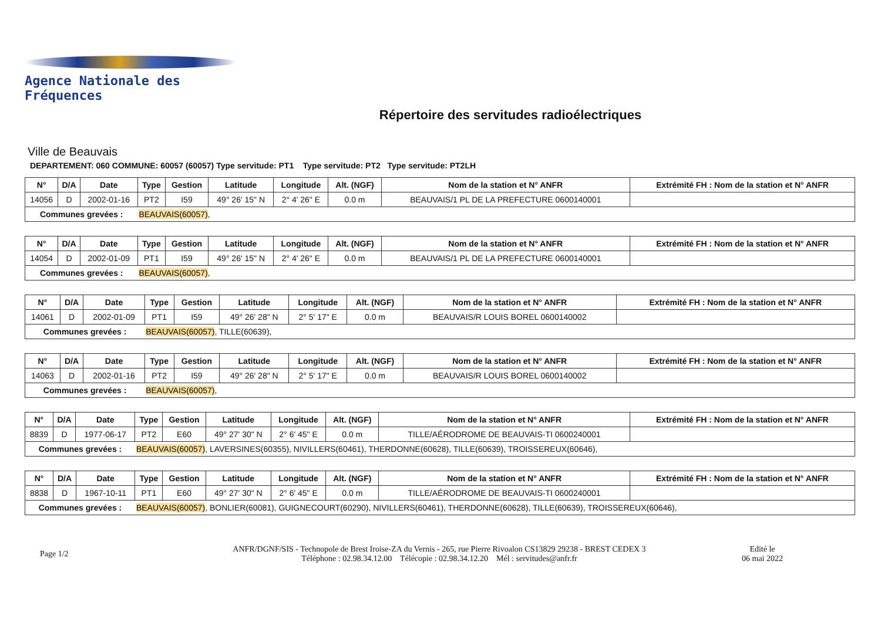Agence Nationale des Fréquences
Répertoire des servitudes radioélectriques
Ville de Beauvais
DEPARTEMENT: 060 COMMUNE: 60057 (60057) Type servitude: PT1 Type servitude: PT2 Type servitude: PT2LH
| N° | D/A | Date | Type | Gestion | Latitude | Longitude | Alt. (NGF) | Nom de la station et N° ANFR | Extrémité FH : Nom de la station et N° ANFR |
| --- | --- | --- | --- | --- | --- | --- | --- | --- | --- |
| 14056 | D | 2002-01-16 | PT2 | I59 | 49° 26' 15" N | 2° 4' 26" E | 0.0 m | BEAUVAIS/1 PL DE LA PREFECTURE 0600140001 | |
| Communes grevées : | | | BEAUVAIS(60057) , | | | | | | |
| N° | D/A | Date | Type | Gestion | Latitude | Longitude | Alt. (NGF) | Nom de la station et N° ANFR | Extrémité FH : Nom de la station et N° ANFR |
| --- | --- | --- | --- | --- | --- | --- | --- | --- | --- |
| 14054 | D | 2002-01-09 | PT1 | I59 | 49° 26' 15" N | 2° 4' 26" E | 0.0 m | BEAUVAIS/1 PL DE LA PREFECTURE 0600140001 | |
| Communes grevées : | | | BEAUVAIS(60057) , | | | | | | |
| N° | D/A | Date | Type | Gestion | Latitude | Longitude | Alt. (NGF) | Nom de la station et N° ANFR | Extrémité FH : Nom de la station et N° ANFR |
| --- | --- | --- | --- | --- | --- | --- | --- | --- | --- |
| 14061 | D | 2002-01-09 | PT1 | I59 | 49° 26' 28" N | 2° 5' 17" E | 0.0 m | BEAUVAIS/R LOUIS BOREL 0600140002 | |
| Communes grevées : | | | BEAUVAIS(60057) , TILLE(60639), | | | | | | |
| N° | D/A | Date | Type | Gestion | Latitude | Longitude | Alt. (NGF) | Nom de la station et N° ANFR | Extrémité FH : Nom de la station et N° ANFR |
| --- | --- | --- | --- | --- | --- | --- | --- | --- | --- |
| 14063 | D | 2002-01-16 | PT2 | I59 | 49° 26' 28" N | 2° 5' 17" E | 0.0 m | BEAUVAIS/R LOUIS BOREL 0600140002 | |
| Communes grevées : | | | BEAUVAIS(60057) , | | | | | | |
| N° | D/A | Date | Type | Gestion | Latitude | Longitude | Alt. (NGF) | Nom de la station et N° ANFR | Extrémité FH : Nom de la station et N° ANFR |
| --- | --- | --- | --- | --- | --- | --- | --- | --- | --- |
| 8839 | D | 1977-06-17 | PT2 | E60 | 49° 27' 30" N | 2° 6' 45" E | 0.0 m | TILLE/AÉRODROME DE BEAUVAIS-TI 0600240001 | |
| Communes grevées : | | | BEAUVAIS(60057) , LAVERSINES(60355), NIVILLERS(60461), THERDONNE(60628), TILLE(60639), TROISSEREUX(60646), | | | | | | |
| N° | D/A | Date | Type | Gestion | Latitude | Longitude | Alt. (NGF) | Nom de la station et N° ANFR | Extrémité FH : Nom de la station et N° ANFR |
| --- | --- | --- | --- | --- | --- | --- | --- | --- | --- |
| 8838 | D | 1967-10-11 | PT1 | E60 | 49° 27' 30" N | 2° 6' 45" E | 0.0 m | TILLE/AÉRODROME DE BEAUVAIS-TI 0600240001 | |
| Communes grevées : | | | BEAUVAIS(60057) , BONLIER(60081), GUIGNECOURT(60290), NIVILLERS(60461), THERDONNE(60628), TILLE(60639), TROISSEREUX(60646), | | | | | | |
Page 1/2
ANFR/DGNF/SIS - Technopole de Brest Iroise-ZA du Vernis - 265, rue Pierre Rivoalon CS13829 29238 - BREST CEDEX 3
Téléphone : 02.98.34.12.00 Télécopie : 02.98.34.12.20 Mél : servitudes@anfr.fr
Edité le
06 mai 2022